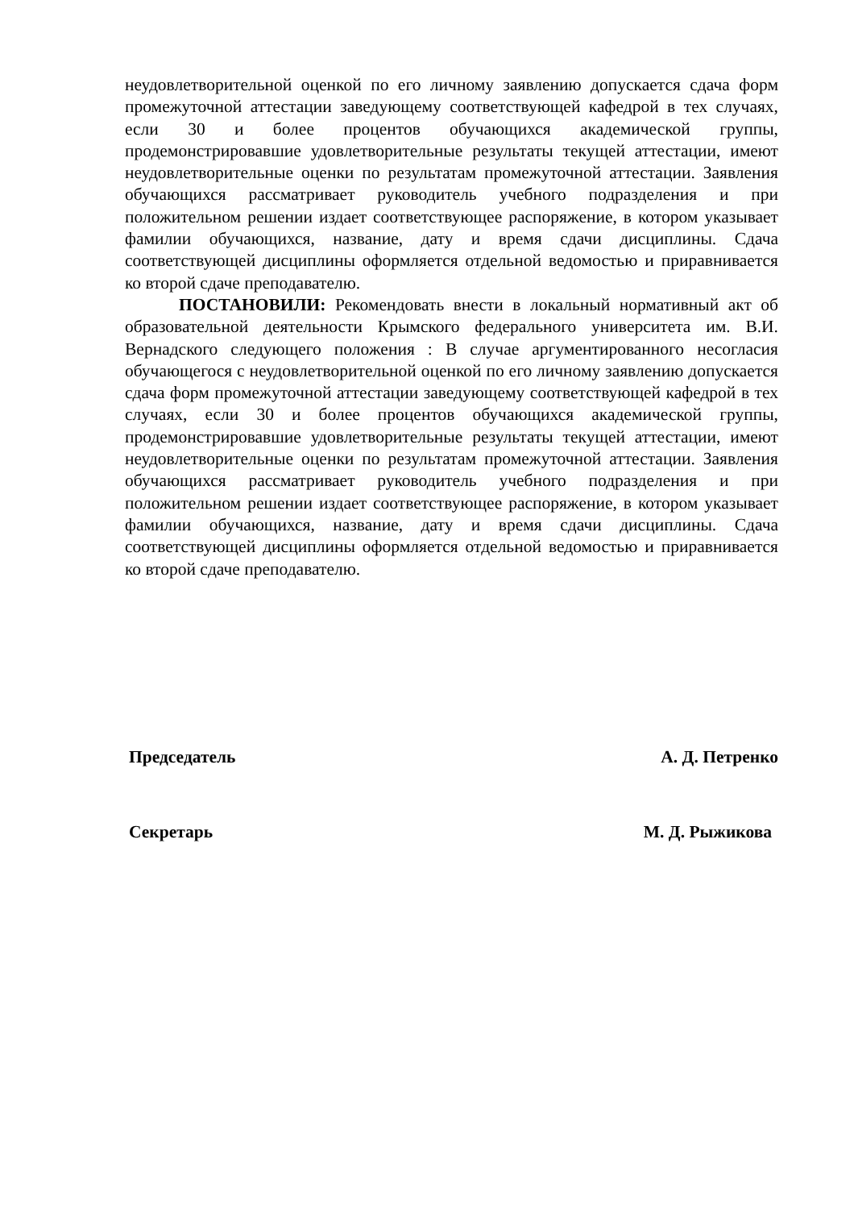неудовлетворительной оценкой по его личному заявлению допускается сдача форм промежуточной аттестации заведующему соответствующей кафедрой в тех случаях, если 30 и более процентов обучающихся академической группы, продемонстрировавшие удовлетворительные результаты текущей аттестации, имеют неудовлетворительные оценки по результатам промежуточной аттестации. Заявления обучающихся рассматривает руководитель учебного подразделения и при положительном решении издает соответствующее распоряжение, в котором указывает фамилии обучающихся, название, дату и время сдачи дисциплины. Сдача соответствующей дисциплины оформляется отдельной ведомостью и приравнивается ко второй сдаче преподавателю.
ПОСТАНОВИЛИ: Рекомендовать внести в локальный нормативный акт об образовательной деятельности Крымского федерального университета им. В.И. Вернадского следующего положения : В случае аргументированного несогласия обучающегося с неудовлетворительной оценкой по его личному заявлению допускается сдача форм промежуточной аттестации заведующему соответствующей кафедрой в тех случаях, если 30 и более процентов обучающихся академической группы, продемонстрировавшие удовлетворительные результаты текущей аттестации, имеют неудовлетворительные оценки по результатам промежуточной аттестации. Заявления обучающихся рассматривает руководитель учебного подразделения и при положительном решении издает соответствующее распоряжение, в котором указывает фамилии обучающихся, название, дату и время сдачи дисциплины. Сдача соответствующей дисциплины оформляется отдельной ведомостью и приравнивается ко второй сдаче преподавателю.
Председатель А. Д. Петренко
Секретарь М. Д. Рыжикова